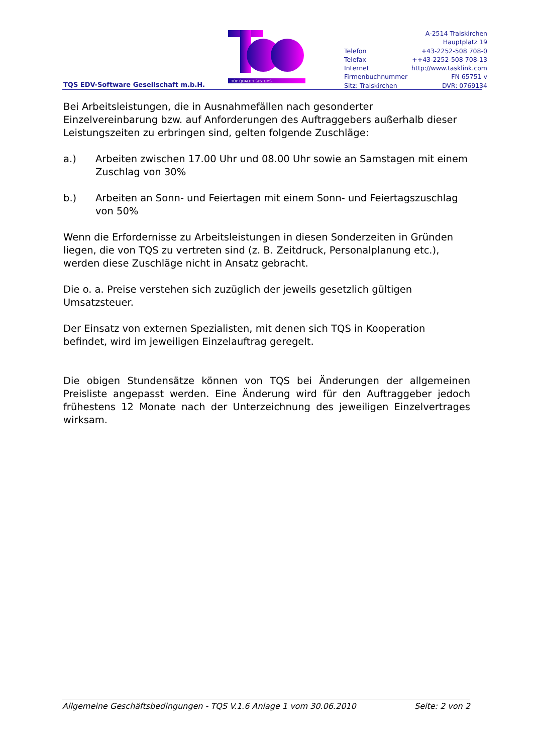TQS EDV-Software Gesellschaft m.b.H.
TOP QUALITY SYSTEMS
| | A-2514 Traiskirchen |
| | Hauptplatz 19 |
| Telefon | +43-2252-508 708-0 |
| Telefax | ++43-2252-508 708-13 |
| Internet | http://www.tasklink.com |
| Firmenbuchnummer | FN 65751 v |
| Sitz: Traiskirchen | DVR: 0769134 |
Bei Arbeitsleistungen, die in Ausnahmefällen nach gesonderter Einzelvereinbarung bzw. auf Anforderungen des Auftraggebers außerhalb dieser Leistungszeiten zu erbringen sind, gelten folgende Zuschläge:
a.) Arbeiten zwischen 17.00 Uhr und 08.00 Uhr sowie an Samstagen mit einem Zuschlag von 30%
b.) Arbeiten an Sonn- und Feiertagen mit einem Sonn- und Feiertagszuschlag von 50%
Wenn die Erfordernisse zu Arbeitsleistungen in diesen Sonderzeiten in Gründen liegen, die von TQS zu vertreten sind (z. B. Zeitdruck, Personalplanung etc.), werden diese Zuschläge nicht in Ansatz gebracht.
Die o. a. Preise verstehen sich zuzüglich der jeweils gesetzlich gültigen Umsatzsteuer.
Der Einsatz von externen Spezialisten, mit denen sich TQS in Kooperation befindet, wird im jeweiligen Einzelauftrag geregelt.
Die obigen Stundensätze können von TQS bei Änderungen der allgemeinen Preisliste angepasst werden. Eine Änderung wird für den Auftraggeber jedoch frühestens 12 Monate nach der Unterzeichnung des jeweiligen Einzelvertrages wirksam.
Allgemeine Geschäftsbedingungen - TQS V.1.6 Anlage 1 vom 30.06.2010 Seite: 2 von 2